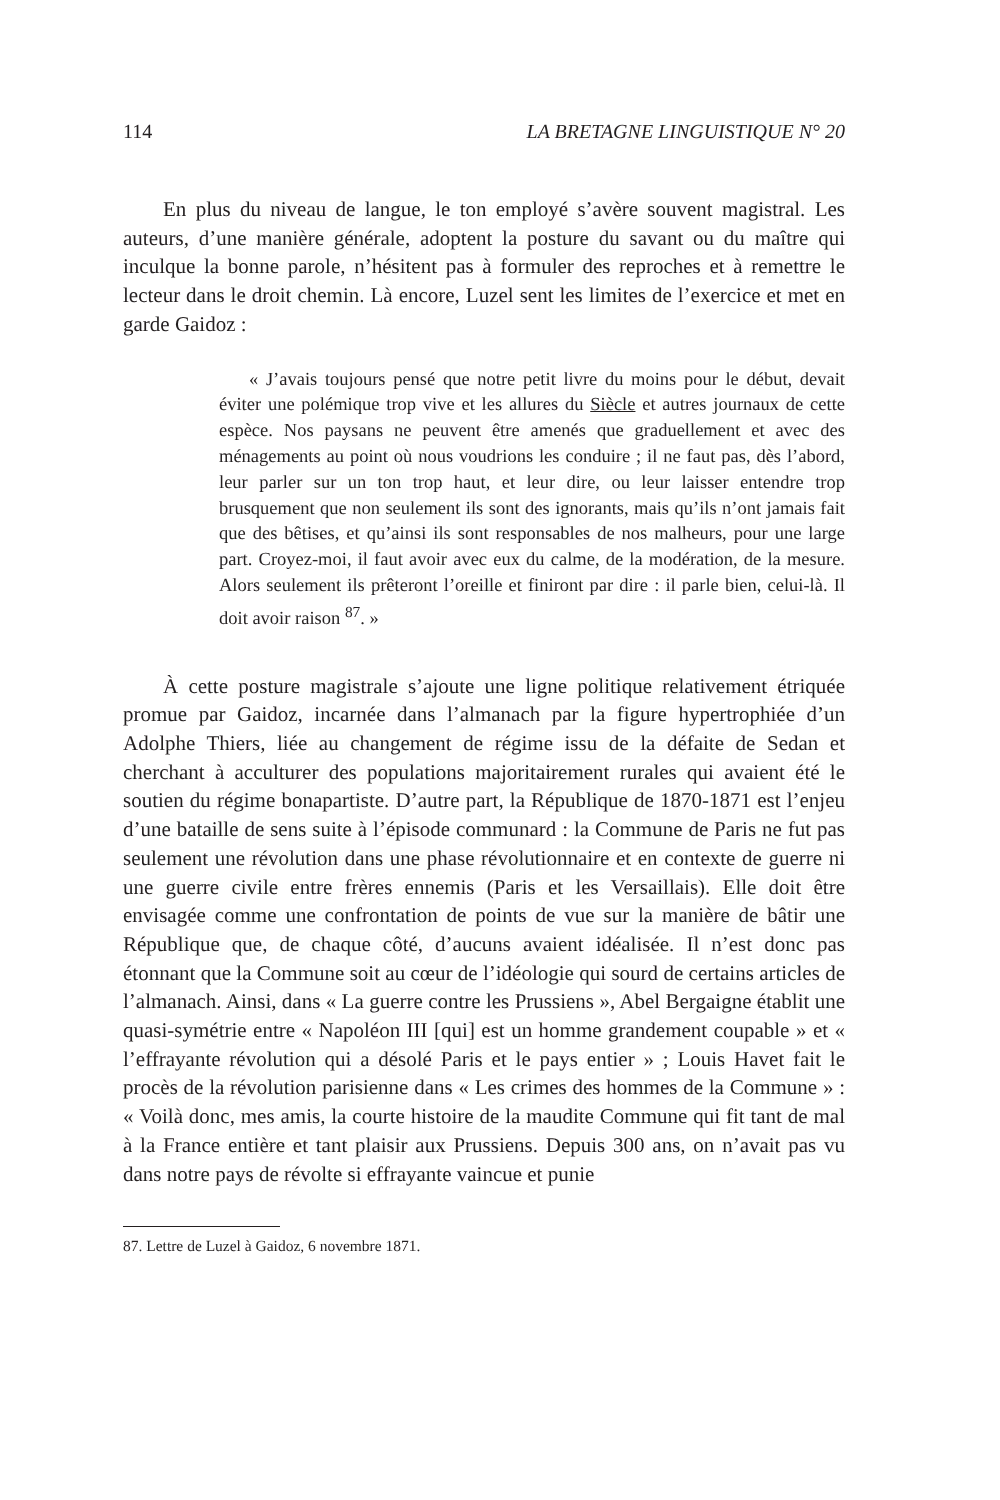114 LA BRETAGNE LINGUISTIQUE N° 20
En plus du niveau de langue, le ton employé s’avère souvent magistral. Les auteurs, d’une manière générale, adoptent la posture du savant ou du maître qui inculque la bonne parole, n’hésitent pas à formuler des reproches et à remettre le lecteur dans le droit chemin. Là encore, Luzel sent les limites de l’exercice et met en garde Gaidoz :
« J’avais toujours pensé que notre petit livre du moins pour le début, devait éviter une polémique trop vive et les allures du Siècle et autres journaux de cette espèce. Nos paysans ne peuvent être amenés que graduellement et avec des ménagements au point où nous voudrions les conduire ; il ne faut pas, dès l’abord, leur parler sur un ton trop haut, et leur dire, ou leur laisser entendre trop brusquement que non seulement ils sont des ignorants, mais qu’ils n’ont jamais fait que des bêtises, et qu’ainsi ils sont responsables de nos malheurs, pour une large part. Croyez-moi, il faut avoir avec eux du calme, de la modération, de la mesure. Alors seulement ils prêteront l’oreille et finiront par dire : il parle bien, celui-là. Il doit avoir raison <sup>87</sup>. »
À cette posture magistrale s’ajoute une ligne politique relativement étriquée promue par Gaidoz, incarnée dans l’almanach par la figure hypertrophiée d’un Adolphe Thiers, liée au changement de régime issu de la défaite de Sedan et cherchant à acculturer des populations majoritairement rurales qui avaient été le soutien du régime bonapartiste. D’autre part, la République de 1870-1871 est l’enjeu d’une bataille de sens suite à l’épisode communard : la Commune de Paris ne fut pas seulement une révolution dans une phase révolutionnaire et en contexte de guerre ni une guerre civile entre frères ennemis (Paris et les Versaillais). Elle doit être envisagée comme une confrontation de points de vue sur la manière de bâtir une République que, de chaque côté, d’aucuns avaient idéalisée. Il n’est donc pas étonnant que la Commune soit au cœur de l’idéologie qui sourd de certains articles de l’almanach. Ainsi, dans « La guerre contre les Prussiens », Abel Bergaigne établit une quasi-symétrie entre « Napoléon III [qui] est un homme grandement coupable » et « l’effrayante révolution qui a désolé Paris et le pays entier » ; Louis Havet fait le procès de la révolution parisienne dans « Les crimes des hommes de la Commune » : « Voilà donc, mes amis, la courte histoire de la maudite Commune qui fit tant de mal à la France entière et tant plaisir aux Prussiens. Depuis 300 ans, on n’avait pas vu dans notre pays de révolte si effrayante vaincue et punie
87. Lettre de Luzel à Gaidoz, 6 novembre 1871.